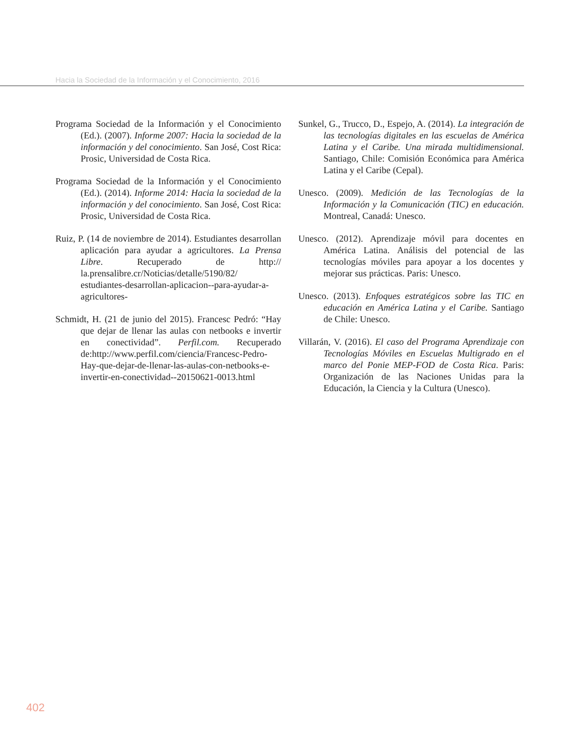Hacia la Sociedad de la Información y el Conocimiento, 2016
Programa Sociedad de la Información y el Conocimiento (Ed.). (2007). Informe 2007: Hacia la sociedad de la información y del conocimiento. San José, Cost Rica: Prosic, Universidad de Costa Rica.
Programa Sociedad de la Información y el Conocimiento (Ed.). (2014). Informe 2014: Hacia la sociedad de la información y del conocimiento. San José, Cost Rica: Prosic, Universidad de Costa Rica.
Ruiz, P. (14 de noviembre de 2014). Estudiantes desarrollan aplicación para ayudar a agricultores. La Prensa Libre. Recuperado de http:// la.prensalibre.cr/Noticias/detalle/5190/82/ estudiantes-desarrollan-aplicacion--para-ayudar-a-agricultores-
Schmidt, H. (21 de junio del 2015). Francesc Pedró: “Hay que dejar de llenar las aulas con netbooks e invertir en conectividad”. Perfil.com. Recuperado de:http://www.perfil.com/ciencia/Francesc-Pedro-Hay-que-dejar-de-llenar-las-aulas-con-netbooks-e-invertir-en-conectividad--20150621-0013.html
Sunkel, G., Trucco, D., Espejo, A. (2014). La integración de las tecnologías digitales en las escuelas de América Latina y el Caribe. Una mirada multidimensional. Santiago, Chile: Comisión Económica para América Latina y el Caribe (Cepal).
Unesco. (2009). Medición de las Tecnologías de la Información y la Comunicación (TIC) en educación. Montreal, Canadá: Unesco.
Unesco. (2012). Aprendizaje móvil para docentes en América Latina. Análisis del potencial de las tecnologías móviles para apoyar a los docentes y mejorar sus prácticas. Paris: Unesco.
Unesco. (2013). Enfoques estratégicos sobre las TIC en educación en América Latina y el Caribe. Santiago de Chile: Unesco.
Villarán, V. (2016). El caso del Programa Aprendizaje con Tecnologías Móviles en Escuelas Multigrado en el marco del Ponie MEP-FOD de Costa Rica. Paris: Organización de las Naciones Unidas para la Educación, la Ciencia y la Cultura (Unesco).
402